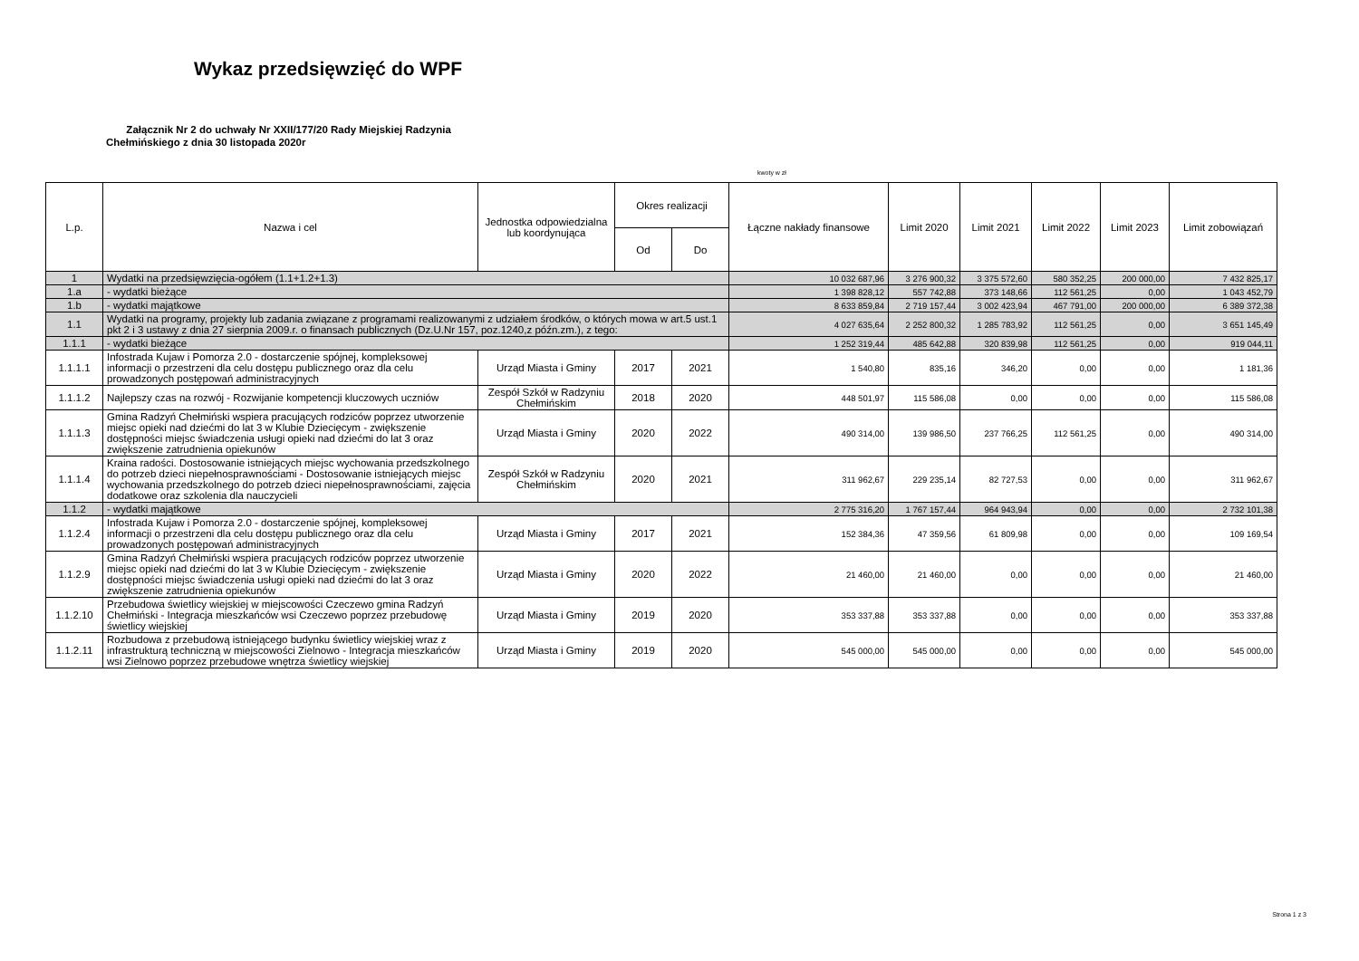Wykaz przedsięwzięć do WPF
Załącznik Nr 2 do uchwały Nr XXII/177/20 Rady Miejskiej Radzynia
Chełmińskiego z dnia 30 listopada 2020r
kwoty w zł
| L.p. | Nazwa i cel | Jednostka odpowiedzialna lub koordynująca | Okres realizacji | | Łączne nakłady finansowe | Limit 2020 | Limit 2021 | Limit 2022 | Limit 2023 | Limit zobowiązań |
| --- | --- | --- | --- | --- | --- | --- | --- | --- | --- | --- |
| | | | Od | Do | | | | | | |
| 1 | Wydatki na przedsięwzięcia-ogółem (1.1+1.2+1.3) | | | | 10 032 687,96 | 3 276 900,32 | 3 375 572,60 | 580 352,25 | 200 000,00 | 7 432 825,17 |
| 1.a | - wydatki bieżące | | | | 1 398 828,12 | 557 742,88 | 373 148,66 | 112 561,25 | 0,00 | 1 043 452,79 |
| 1.b | - wydatki majątkowe | | | | 8 633 859,84 | 2 719 157,44 | 3 002 423,94 | 467 791,00 | 200 000,00 | 6 389 372,38 |
| 1.1 | Wydatki na programy, projekty lub zadania związane z programami realizowanymi z udziałem środków, o których mowa w art.5 ust.1 pkt 2 i 3 ustawy z dnia 27 sierpnia 2009.r. o finansach publicznych (Dz.U.Nr 157, poz.1240,z późn.zm.), z tego: | | | | 4 027 635,64 | 2 252 800,32 | 1 285 783,92 | 112 561,25 | 0,00 | 3 651 145,49 |
| 1.1.1 | - wydatki bieżące | | | | 1 252 319,44 | 485 642,88 | 320 839,98 | 112 561,25 | 0,00 | 919 044,11 |
| 1.1.1.1 | Infostrada Kujaw i Pomorza 2.0 - dostarczenie spójnej, kompleksowej informacji o przestrzeni dla celu dostępu publicznego oraz dla celu prowadzonych postępowań administracyjnych | Urząd Miasta i Gminy | 2017 | 2021 | 1 540,80 | 835,16 | 346,20 | 0,00 | 0,00 | 1 181,36 |
| 1.1.1.2 | Najlepszy czas na rozwój - Rozwijanie kompetencji kluczowych uczniów | Zespół Szkół w Radzyniu Chełmińskim | 2018 | 2020 | 448 501,97 | 115 586,08 | 0,00 | 0,00 | 0,00 | 115 586,08 |
| 1.1.1.3 | Gmina Radzyń Chełmiński wspiera pracujących rodziców poprzez utworzenie miejsc opieki nad dziećmi do lat 3 w Klubie Dziecięcym - zwiększenie dostępności miejsc świadczenia usługi opieki nad dziećmi do lat 3 oraz zwiększenie zatrudnienia opiekunów | Urząd Miasta i Gminy | 2020 | 2022 | 490 314,00 | 139 986,50 | 237 766,25 | 112 561,25 | 0,00 | 490 314,00 |
| 1.1.1.4 | Kraina radości. Dostosowanie istniejących miejsc wychowania przedszkolnego do potrzeb dzieci niepełnosprawnościami - Dostosowanie istniejących miejsc wychowania przedszkolnego do potrzeb dzieci niepełnosprawnościami, zajęcia dodatkowe oraz szkolenia dla nauczycieli | Zespół Szkół w Radzyniu Chełmińskim | 2020 | 2021 | 311 962,67 | 229 235,14 | 82 727,53 | 0,00 | 0,00 | 311 962,67 |
| 1.1.2 | - wydatki majątkowe | | | | 2 775 316,20 | 1 767 157,44 | 964 943,94 | 0,00 | 0,00 | 2 732 101,38 |
| 1.1.2.4 | Infostrada Kujaw i Pomorza 2.0 - dostarczenie spójnej, kompleksowej informacji o przestrzeni dla celu dostępu publicznego oraz dla celu prowadzonych postępowań administracyjnych | Urząd Miasta i Gminy | 2017 | 2021 | 152 384,36 | 47 359,56 | 61 809,98 | 0,00 | 0,00 | 109 169,54 |
| 1.1.2.9 | Gmina Radzyń Chełmiński wspiera pracujących rodziców poprzez utworzenie miejsc opieki nad dziećmi do lat 3 w Klubie Dziecięcym - zwiększenie dostępności miejsc świadczenia usługi opieki nad dziećmi do lat 3 oraz zwiększenie zatrudnienia opiekunów | Urząd Miasta i Gminy | 2020 | 2022 | 21 460,00 | 21 460,00 | 0,00 | 0,00 | 0,00 | 21 460,00 |
| 1.1.2.10 | Przebudowa świetlicy wiejskiej w miejscowości Czeczewo gmina Radzyń Chełmiński - Integracja mieszkańców wsi Czeczewo poprzez przebudowę świetlicy wiejskiej | Urząd Miasta i Gminy | 2019 | 2020 | 353 337,88 | 353 337,88 | 0,00 | 0,00 | 0,00 | 353 337,88 |
| 1.1.2.11 | Rozbudowa z przebudową istniejącego budynku świetlicy wiejskiej wraz z infrastrukturą techniczną w miejscowości Zielnowo - Integracja mieszkańców wsi Zielnowo poprzez przebudowe wnętrza świetlicy wiejskiej | Urząd Miasta i Gminy | 2019 | 2020 | 545 000,00 | 545 000,00 | 0,00 | 0,00 | 0,00 | 545 000,00 |
Strona 1 z 3